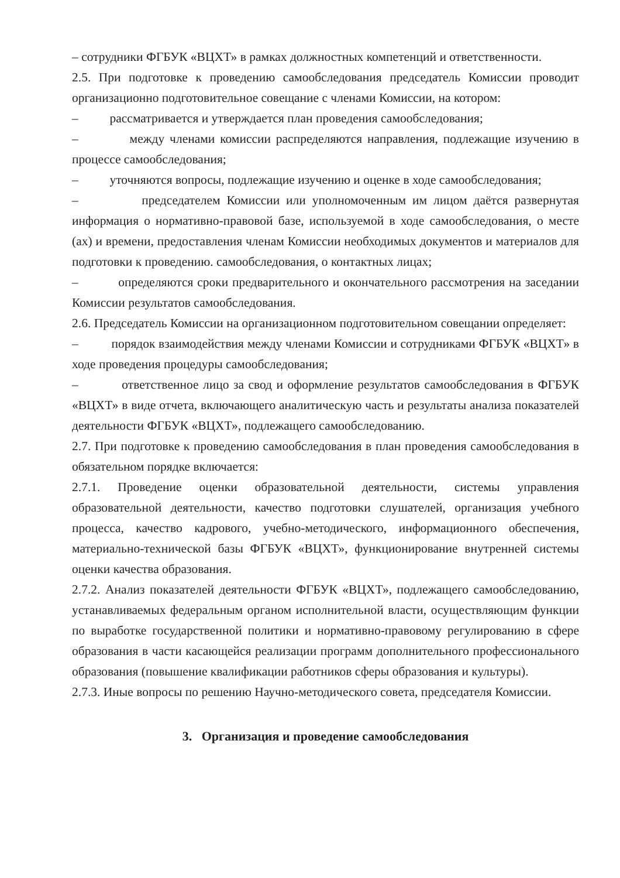– сотрудники ФГБУК «ВЦХТ» в рамках должностных компетенций и ответственности.
2.5. При подготовке к проведению самообследования председатель Комиссии проводит организационно подготовительное совещание с членами Комиссии, на котором:
– рассматривается и утверждается план проведения самообследования;
– между членами комиссии распределяются направления, подлежащие изучению в процессе самообследования;
– уточняются вопросы, подлежащие изучению и оценке в ходе самообследования;
– председателем Комиссии или уполномоченным им лицом даётся развернутая информация о нормативно-правовой базе, используемой в ходе самообследования, о месте (ах) и времени, предоставления членам Комиссии необходимых документов и материалов для подготовки к проведению. самообследования, о контактных лицах;
– определяются сроки предварительного и окончательного рассмотрения на заседании Комиссии результатов самообследования.
2.6. Председатель Комиссии на организационном подготовительном совещании определяет:
– порядок взаимодействия между членами Комиссии и сотрудниками ФГБУК «ВЦХТ» в ходе проведения процедуры самообследования;
– ответственное лицо за свод и оформление результатов самообследования в ФГБУК «ВЦХТ» в виде отчета, включающего аналитическую часть и результаты анализа показателей деятельности ФГБУК «ВЦХТ», подлежащего самообследованию.
2.7. При подготовке к проведению самообследования в план проведения самообследования в обязательном порядке включается:
2.7.1. Проведение оценки образовательной деятельности, системы управления образовательной деятельности, качество подготовки слушателей, организация учебного процесса, качество кадрового, учебно-методического, информационного обеспечения, материально-технической базы ФГБУК «ВЦХТ», функционирование внутренней системы оценки качества образования.
2.7.2. Анализ показателей деятельности ФГБУК «ВЦХТ», подлежащего самообследованию, устанавливаемых федеральным органом исполнительной власти, осуществляющим функции по выработке государственной политики и нормативно-правовому регулированию в сфере образования в части касающейся реализации программ дополнительного профессионального образования (повышение квалификации работников сферы образования и культуры).
2.7.3. Иные вопросы по решению Научно-методического совета, председателя Комиссии.
3. Организация и проведение самообследования